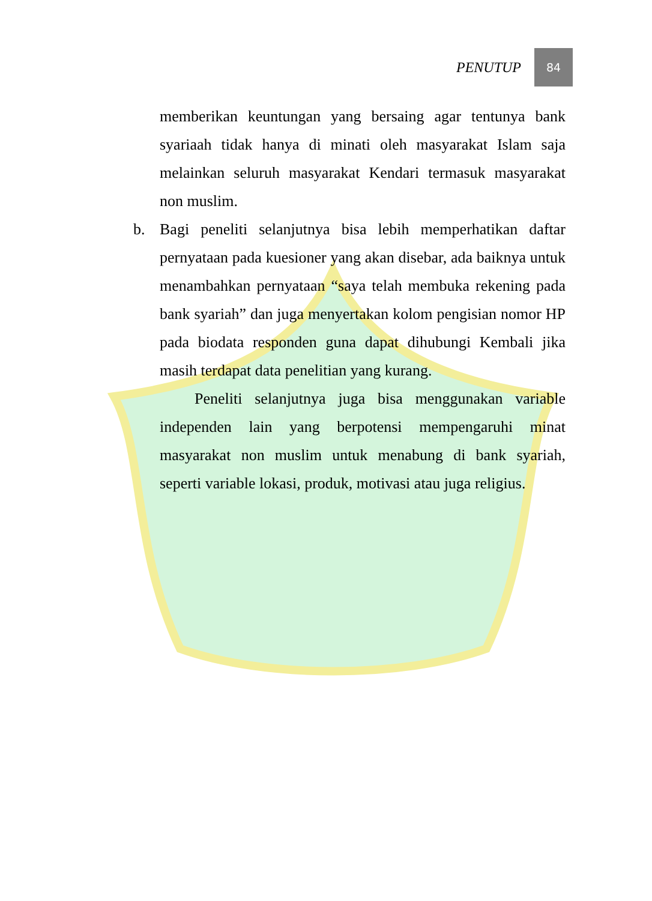PENUTUP 84
memberikan keuntungan yang bersaing agar tentunya bank syariaah tidak hanya di minati oleh masyarakat Islam saja melainkan seluruh masyarakat Kendari termasuk masyarakat non muslim.
b. Bagi peneliti selanjutnya bisa lebih memperhatikan daftar pernyataan pada kuesioner yang akan disebar, ada baiknya untuk menambahkan pernyataan “saya telah membuka rekening pada bank syariah” dan juga menyertakan kolom pengisian nomor HP pada biodata responden guna dapat dihubungi Kembali jika masih terdapat data penelitian yang kurang.
Peneliti selanjutnya juga bisa menggunakan variable independen lain yang berpotensi mempengaruhi minat masyarakat non muslim untuk menabung di bank syariah, seperti variable lokasi, produk, motivasi atau juga religius.